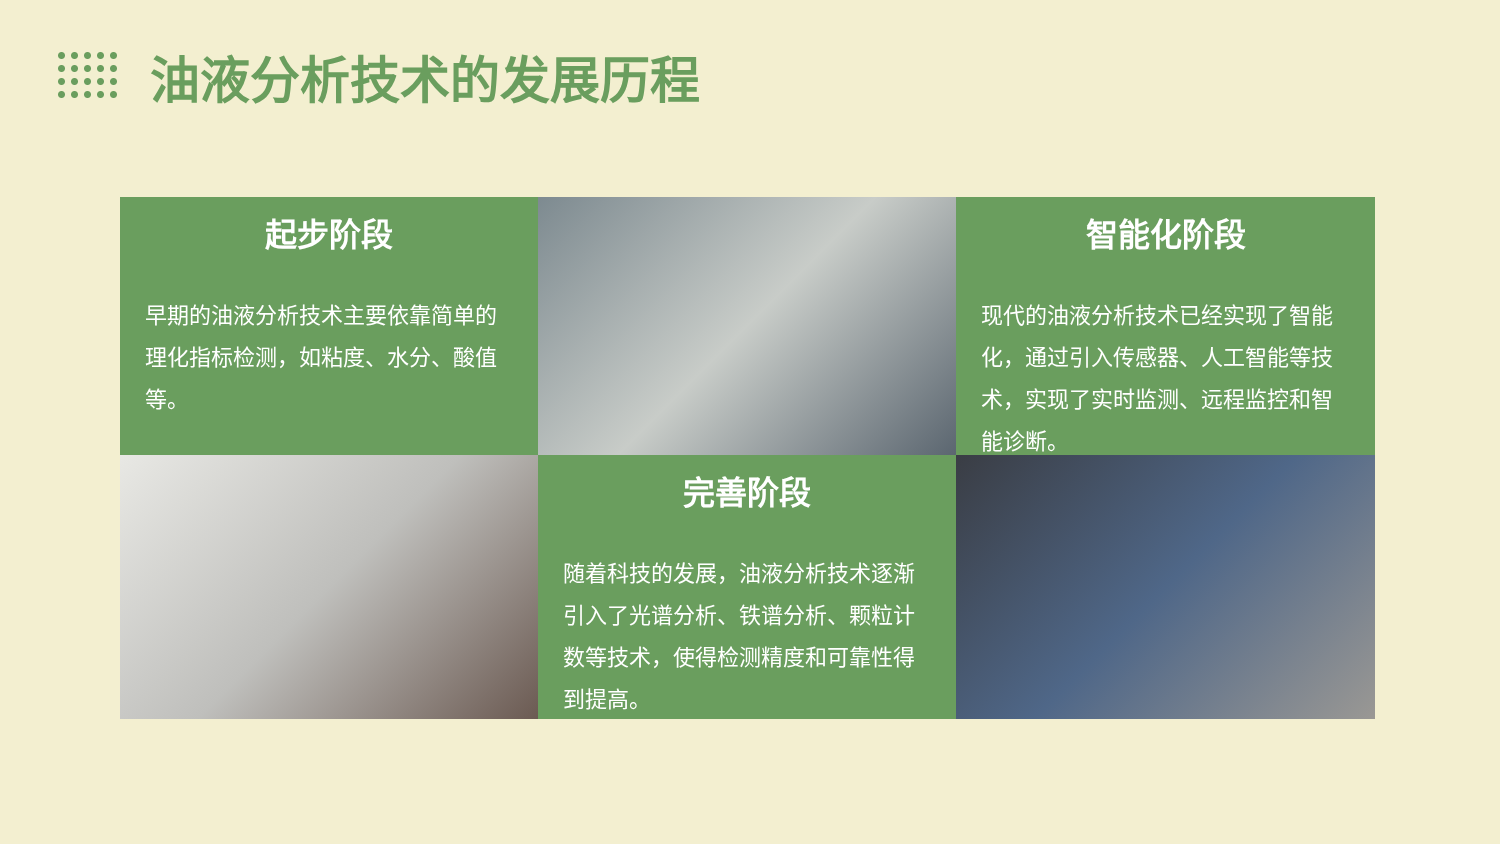油液分析技术的发展历程
起步阶段
早期的油液分析技术主要依靠简单的理化指标检测，如粘度、水分、酸值等。
智能化阶段
现代的油液分析技术已经实现了智能化，通过引入传感器、人工智能等技术，实现了实时监测、远程监控和智能诊断。
完善阶段
随着科技的发展，油液分析技术逐渐引入了光谱分析、铁谱分析、颗粒计数等技术，使得检测精度和可靠性得到提高。